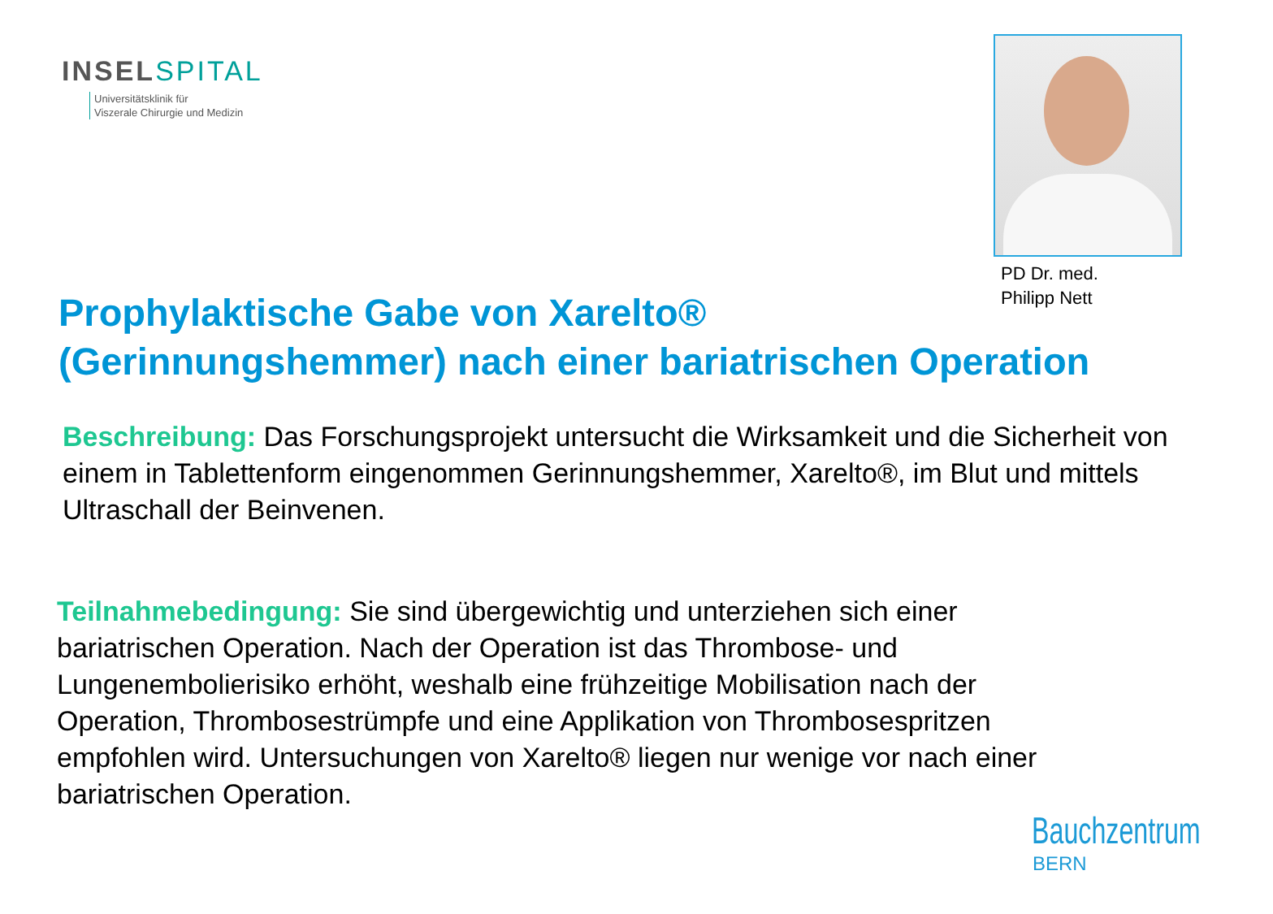INSELSPITAL
Universitätsklinik für
Viszerale Chirurgie und Medizin
PD Dr. med.
Philipp Nett
Prophylaktische Gabe von Xarelto®
(Gerinnungshemmer) nach einer bariatrischen Operation
Beschreibung: Das Forschungsprojekt untersucht die Wirksamkeit und die Sicherheit von einem in Tablettenform eingenommen Gerinnungshemmer, Xarelto®, im Blut und mittels Ultraschall der Beinvenen.
Teilnahmebedingung: Sie sind übergewichtig und unterziehen sich einer bariatrischen Operation. Nach der Operation ist das Thrombose- und Lungenembolierisiko erhöht, weshalb eine frühzeitige Mobilisation nach der Operation, Thrombosestrümpfe und eine Applikation von Thrombosespritzen empfohlen wird. Untersuchungen von Xarelto® liegen nur wenige vor nach einer bariatrischen Operation.
Bauchzentrum
BERN